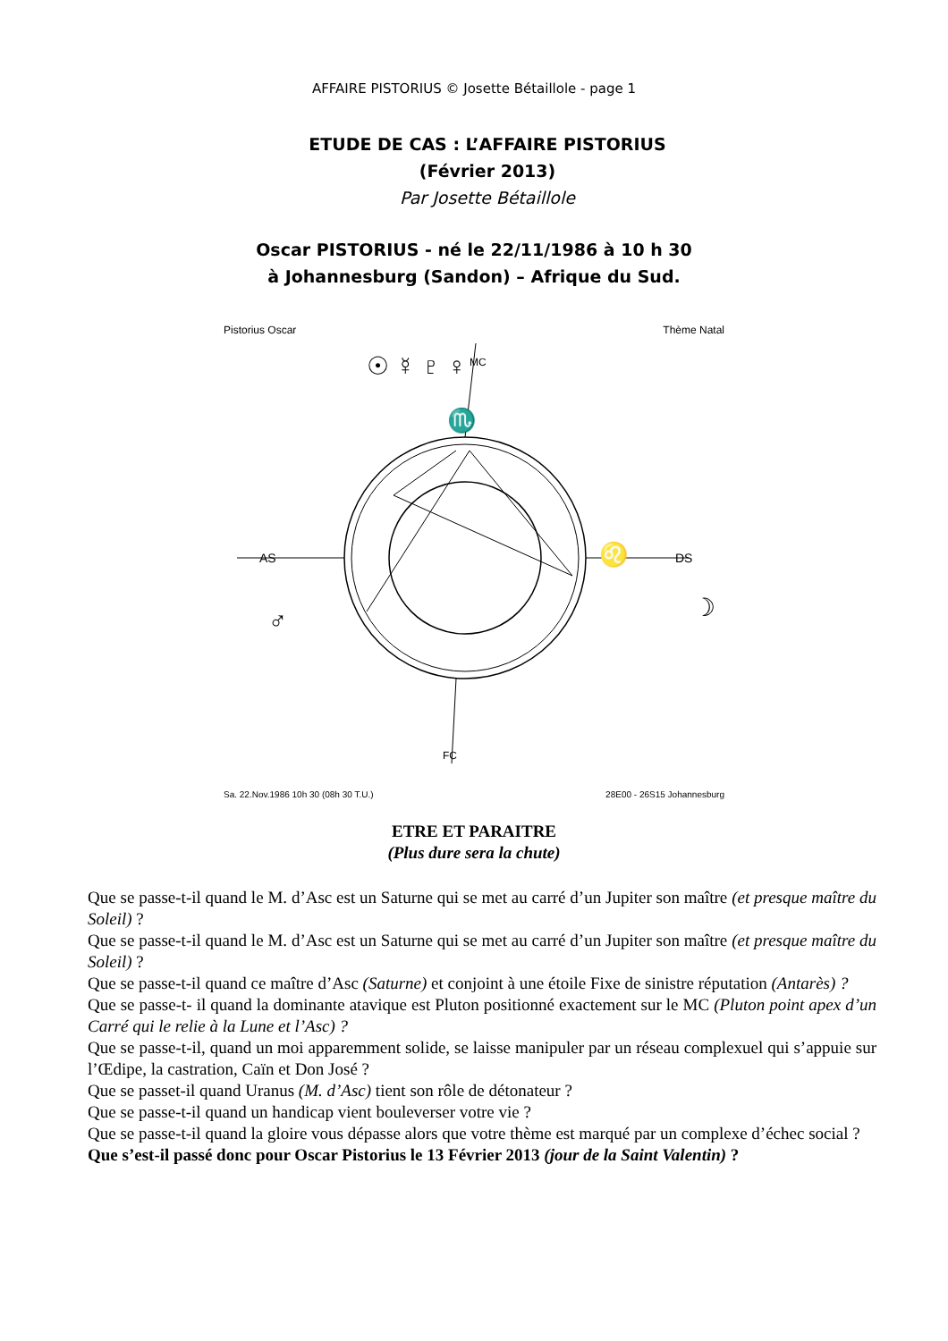AFFAIRE PISTORIUS © Josette Bétaillole - page 1
ETUDE DE CAS : L’AFFAIRE PISTORIUS
(Février 2013)
Par Josette Bétaillole
Oscar PISTORIUS - né le 22/11/1986 à 10 h 30
à Johannesburg (Sandon) – Afrique du Sud.
♏
♌
AS
DS
MC
FC
☉ ☿ ♇ ♀
♂
☽
Pistorius Oscar Thème Natal
Sa. 22.Nov.1986 10h 30 (08h 30 T.U.)
28E00 - 26S15 Johannesburg
ETRE ET PARAITRE
(Plus dure sera la chute)
Que se passe-t-il quand le M. d’Asc est un Saturne qui se met au carré d’un Jupiter son maître (et presque maître du Soleil) ?
Que se passe-t-il quand le M. d’Asc est un Saturne qui se met au carré d’un Jupiter son maître (et presque maître du Soleil) ?
Que se passe-t-il quand ce maître d’Asc (Saturne) et conjoint à une étoile Fixe de sinistre réputation (Antarès) ?
Que se passe-t- il quand la dominante atavique est Pluton positionné exactement sur le MC (Pluton point apex d’un Carré qui le relie à la Lune et l’Asc) ?
Que se passe-t-il, quand un moi apparemment solide, se laisse manipuler par un réseau complexuel qui s’appuie sur l’Œdipe, la castration, Caïn et Don José ?
Que se passet-il quand Uranus (M. d’Asc) tient son rôle de détonateur ?
Que se passe-t-il quand un handicap vient bouleverser votre vie ?
Que se passe-t-il quand la gloire vous dépasse alors que votre thème est marqué par un complexe d’échec social ?
Que s’est-il passé donc pour Oscar Pistorius le 13 Février 2013 (jour de la Saint Valentin) ?